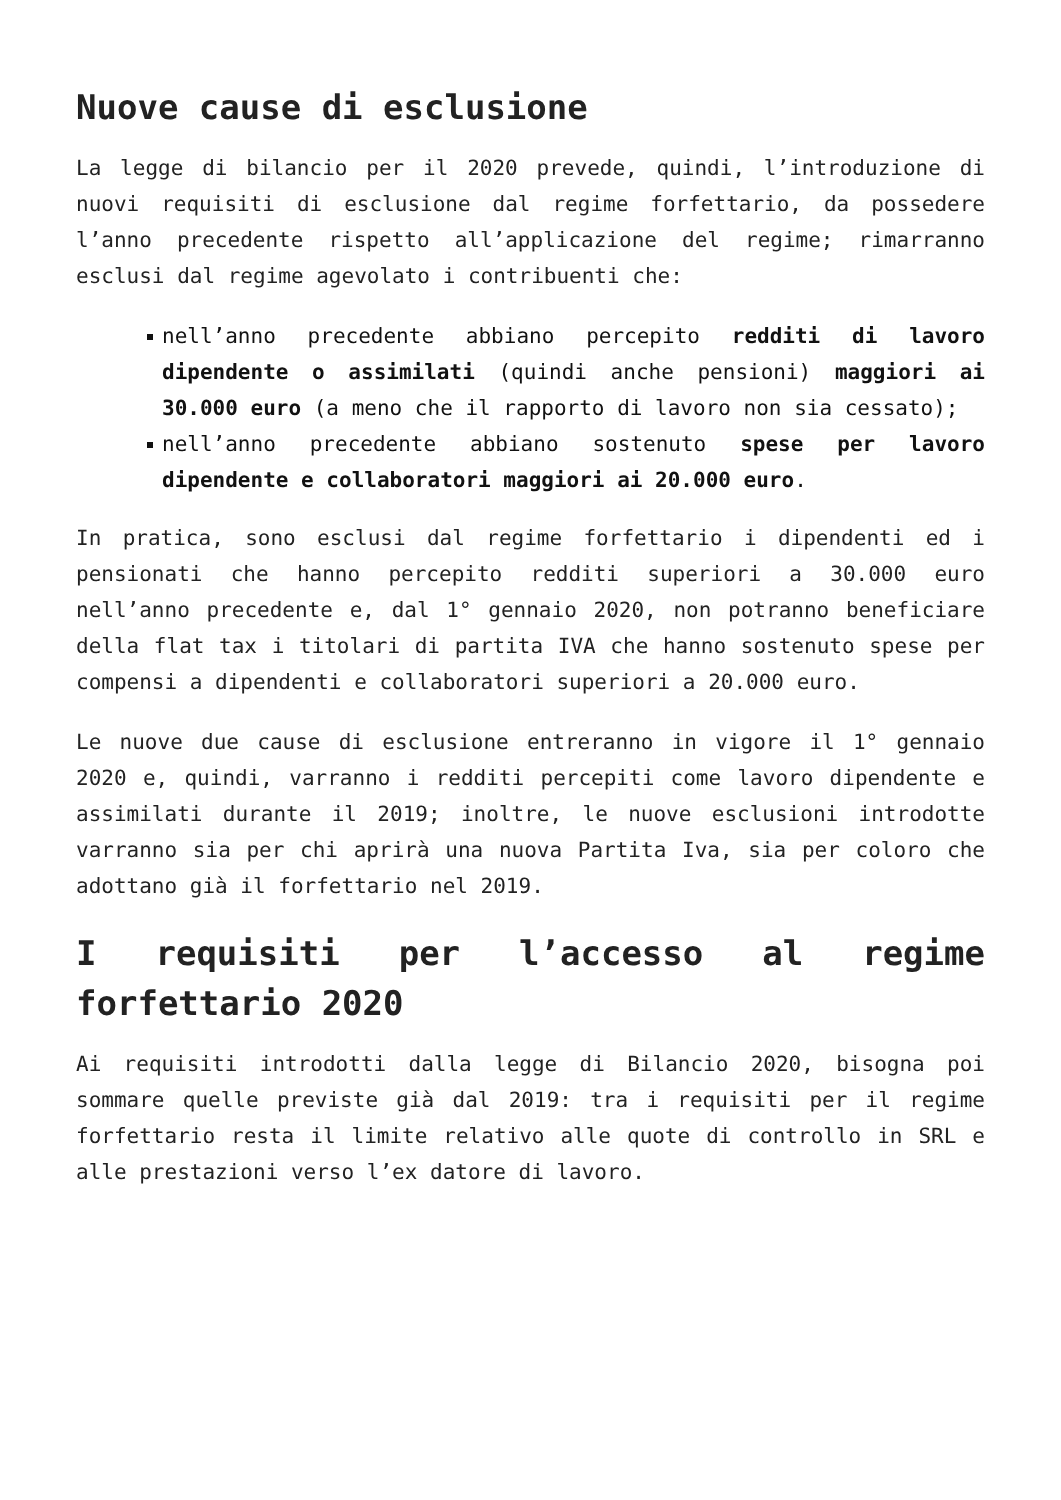Nuove cause di esclusione
La legge di bilancio per il 2020 prevede, quindi, l’introduzione di nuovi requisiti di esclusione dal regime forfettario, da possedere l’anno precedente rispetto all’applicazione del regime; rimarranno esclusi dal regime agevolato i contribuenti che:
nell’anno precedente abbiano percepito redditi di lavoro dipendente o assimilati (quindi anche pensioni) maggiori ai 30.000 euro (a meno che il rapporto di lavoro non sia cessato);
nell’anno precedente abbiano sostenuto spese per lavoro dipendente e collaboratori maggiori ai 20.000 euro.
In pratica, sono esclusi dal regime forfettario i dipendenti ed i pensionati che hanno percepito redditi superiori a 30.000 euro nell’anno precedente e, dal 1° gennaio 2020, non potranno beneficiare della flat tax i titolari di partita IVA che hanno sostenuto spese per compensi a dipendenti e collaboratori superiori a 20.000 euro.
Le nuove due cause di esclusione entreranno in vigore il 1° gennaio 2020 e, quindi, varranno i redditi percepiti come lavoro dipendente e assimilati durante il 2019; inoltre, le nuove esclusioni introdotte varranno sia per chi aprirà una nuova Partita Iva, sia per coloro che adottano già il forfettario nel 2019.
I requisiti per l’accesso al regime forfettario 2020
Ai requisiti introdotti dalla legge di Bilancio 2020, bisogna poi sommare quelle previste già dal 2019: tra i requisiti per il regime forfettario resta il limite relativo alle quote di controllo in SRL e alle prestazioni verso l’ex datore di lavoro.